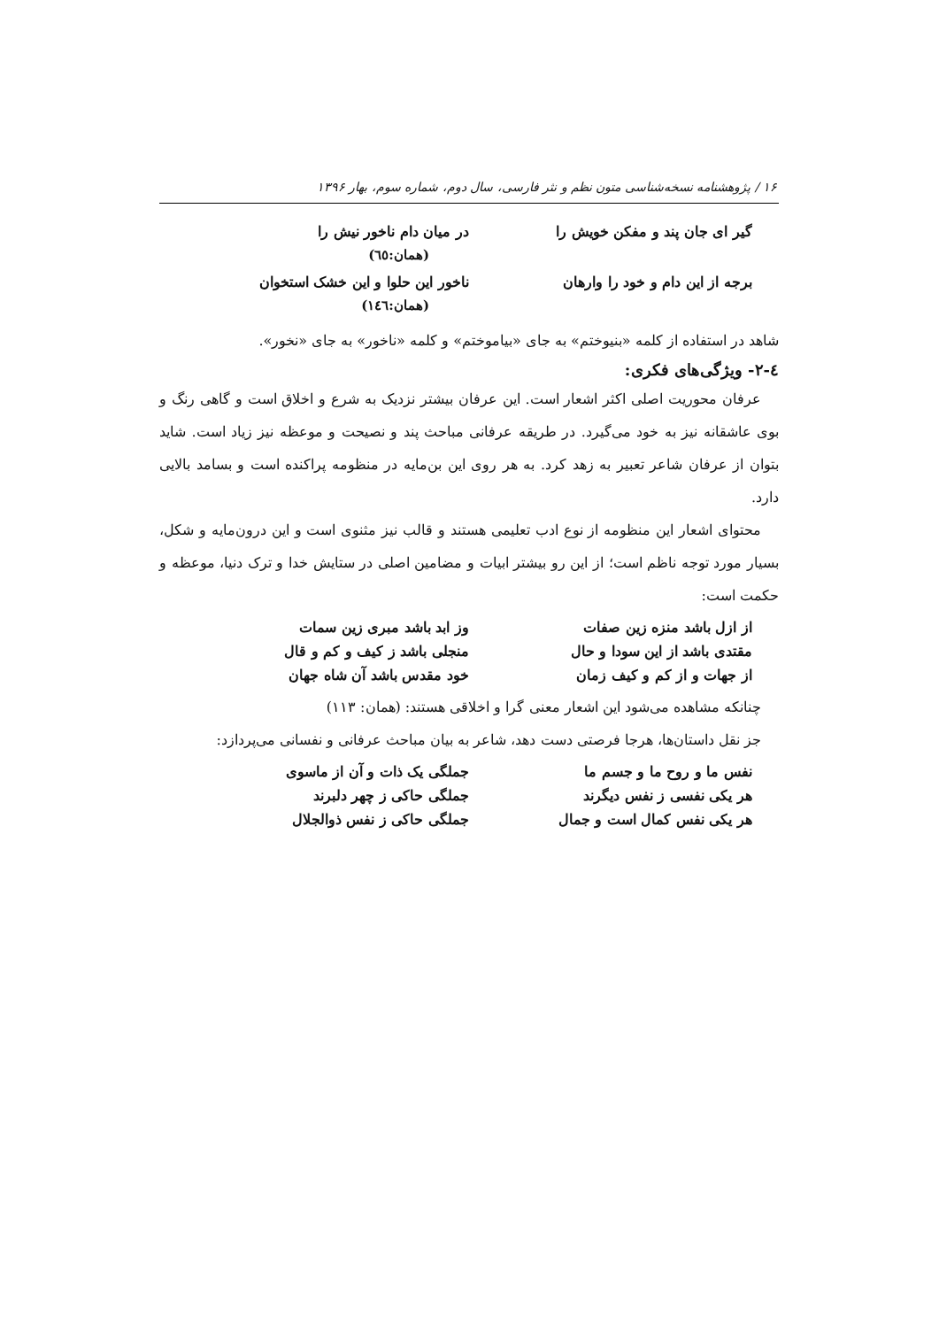۱۶ / پژوهشنامه نسخه‌شناسی متون نظم و نثر فارسی، سال دوم، شماره سوم، بهار ۱۳۹۶
گیر ای جان پند و مفکن خویش را در میان دام ناخور نیش را
(همان:٦٥)
برجه از این دام و خود را وارهان
ناخور این حلوا و این خشک استخوان
(همان:١٤٦)
شاهد در استفاده از کلمه «بنیوختم» به جای «بیاموختم» و کلمه «ناخور» به جای «نخور».
٤-٢- ویژگی‌های فکری:
عرفان محوریت اصلی اکثر اشعار است. این عرفان بیشتر نزدیک به شرع و اخلاق است و گاهی رنگ و بوی عاشقانه نیز به خود می‌گیرد. در طریقه عرفانی مباحث پند و نصیحت و موعظه نیز زیاد است. شاید بتوان از عرفان شاعر تعبیر به زهد کرد. به هر روی این بن‌مایه در منظومه پراکنده است و بسامد بالایی دارد.
محتوای اشعار این منظومه از نوع ادب تعلیمی هستند و قالب نیز مثنوی است و این درون‌مایه و شکل، بسیار مورد توجه ناظم است؛ از این رو بیشتر ابیات و مضامین اصلی در ستایش خدا و ترک دنیا، موعظه و حکمت است:
از ازل باشد منزه زین صفات وز ابد باشد مبری زین سمات
مقتدی باشد از این سودا و حال منجلی باشد ز کیف و کم و قال
از جهات و از کم و کیف زمان خود مقدس باشد آن شاه جهان
چنانکه مشاهده می‌شود این اشعار معنی گرا و اخلاقی هستند: (همان: ۱۱۳)
جز نقل داستان‌ها، هرجا فرصتی دست دهد، شاعر به بیان مباحث عرفانی و نفسانی می‌پردازد:
نفس ما و روح ما و جسم ما جملگی یک ذات و آن از ماسوی
هر یکی نفسی ز نفس دیگرند جملگی حاکی ز چهر دلبرند
هر یکی نفس کمال است و جمال جملگی حاکی ز نفس ذوالجلال